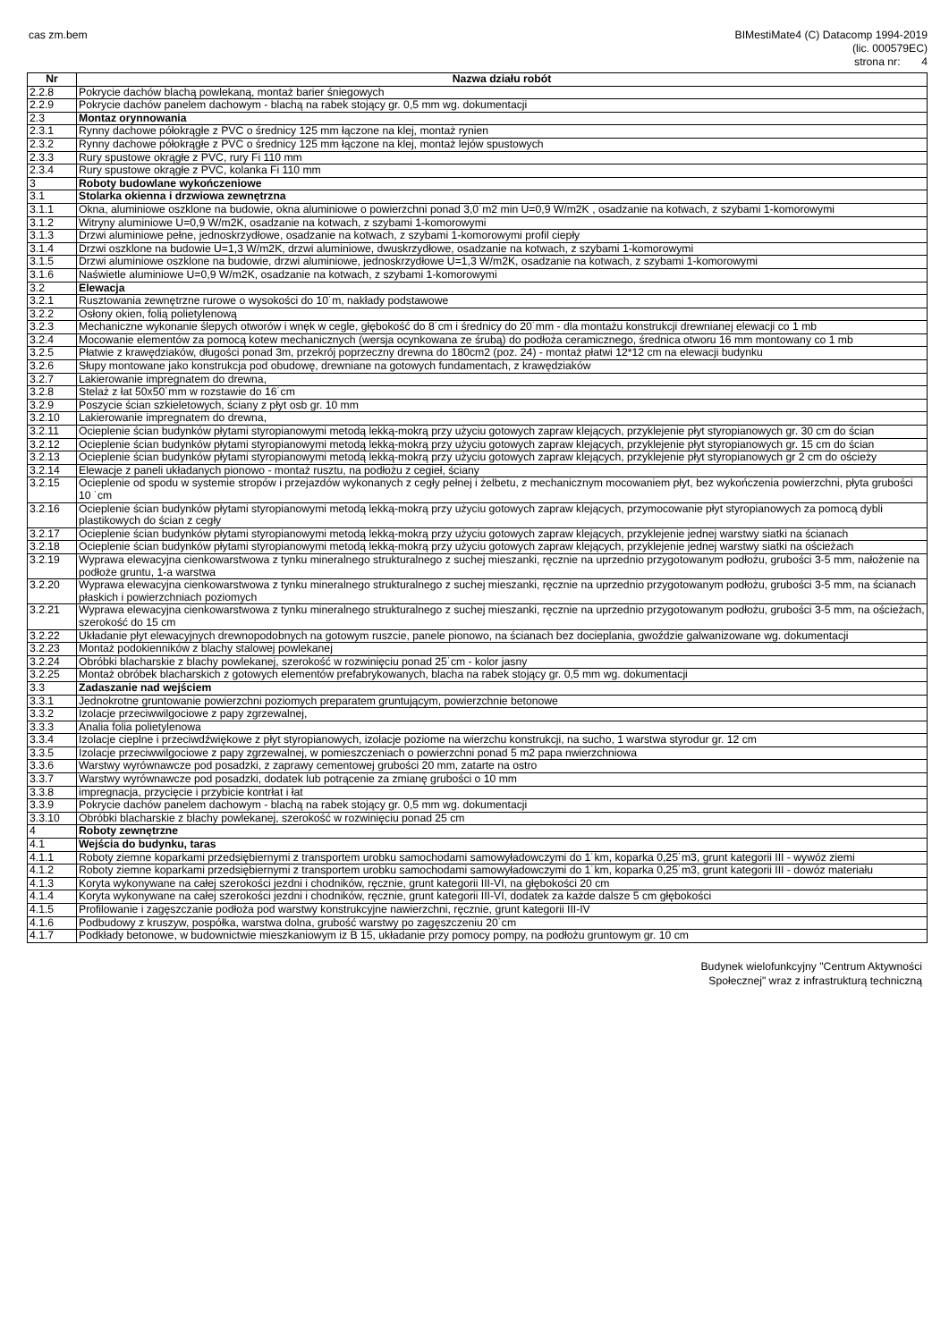cas zm.bem BIMestiMate4 (C) Datacomp 1994-2019
(lic. 000579EC)
strona nr: 4
| Nr | Nazwa działu robót |
| --- | --- |
| 2.2.8 | Pokrycie dachów blachą powlekaną, montaż barier śniegowych |
| 2.2.9 | Pokrycie dachów panelem dachowym - blachą na rabek stojący gr. 0,5 mm wg. dokumentacji |
| 2.3 | Montaz orynnowania |
| 2.3.1 | Rynny dachowe półokrągłe z PVC o średnicy 125 mm łączone na klej, montaż rynien |
| 2.3.2 | Rynny dachowe półokrągłe z PVC o średnicy 125 mm łączone na klej, montaż lejów spustowych |
| 2.3.3 | Rury spustowe okrągłe z PVC, rury Fi 110 mm |
| 2.3.4 | Rury spustowe okrągłe z PVC, kolanka Fi 110 mm |
| 3 | Roboty budowlane wykończeniowe |
| 3.1 | Stolarka okienna i drzwiowa zewnętrzna |
| 3.1.1 | Okna, aluminiowe oszklone na budowie, okna aluminiowe o powierzchni ponad 3,0˙m2 min U=0,9 W/m2K , osadzanie na kotwach, z szybami 1-komorowymi |
| 3.1.2 | Witryny aluminiowe U=0,9 W/m2K, osadzanie na kotwach, z szybami 1-komorowymi |
| 3.1.3 | Drzwi aluminiowe pełne, jednoskrzydłowe, osadzanie na kotwach, z szybami 1-komorowymi profil ciepły |
| 3.1.4 | Drzwi oszklone na budowie U=1,3 W/m2K, drzwi aluminiowe, dwuskrzydłowe, osadzanie na kotwach, z szybami 1-komorowymi |
| 3.1.5 | Drzwi aluminiowe oszklone na budowie, drzwi aluminiowe, jednoskrzydłowe U=1,3 W/m2K, osadzanie na kotwach, z szybami 1-komorowymi |
| 3.1.6 | Naświetle aluminiowe U=0,9 W/m2K, osadzanie na kotwach, z szybami 1-komorowymi |
| 3.2 | Elewacja |
| 3.2.1 | Rusztowania zewnętrzne rurowe o wysokości do 10˙m, nakłady podstawowe |
| 3.2.2 | Osłony okien, folią polietylenową |
| 3.2.3 | Mechaniczne wykonanie ślepych otworów i wnęk w cegle, głębokość do 8˙cm i średnicy do 20˙mm - dla montażu konstrukcji drewnianej elewacji co 1 mb |
| 3.2.4 | Mocowanie elementów za pomocą kotew mechanicznych (wersja ocynkowana ze śrubą) do podłoża ceramicznego, średnica otworu 16 mm montowany co 1 mb |
| 3.2.5 | Płatwie z krawędziaków, długości ponad 3m, przekrój poprzeczny drewna do 180cm2 (poz. 24) - montaż płatwi 12*12 cm na elewacji budynku |
| 3.2.6 | Słupy montowane jako konstrukcja pod obudowę, drewniane na gotowych fundamentach, z krawędziaków |
| 3.2.7 | Lakierowanie impregnatem do drewna, |
| 3.2.8 | Stelaż z łat 50x50˙mm w rozstawie do 16˙cm |
| 3.2.9 | Poszycie ścian szkieletowych, ściany z płyt osb gr. 10 mm |
| 3.2.10 | Lakierowanie impregnatem do drewna, |
| 3.2.11 | Ocieplenie ścian budynków płytami styropianowymi metodą lekką-mokrą przy użyciu gotowych zapraw klejących, przyklejenie płyt styropianowych gr. 30 cm do ścian |
| 3.2.12 | Ocieplenie ścian budynków płytami styropianowymi metodą lekką-mokrą przy użyciu gotowych zapraw klejących, przyklejenie płyt styropianowych gr. 15 cm do ścian |
| 3.2.13 | Ocieplenie ścian budynków płytami styropianowymi metodą lekką-mokrą przy użyciu gotowych zapraw klejących, przyklejenie płyt styropianowych gr 2 cm do ościeży |
| 3.2.14 | Elewacje z paneli układanych pionowo - montaż rusztu, na podłożu z cegieł, ściany |
| 3.2.15 | Ocieplenie od spodu w systemie stropów i przejazdów wykonanych z cegły pełnej i żelbetu, z mechanicznym mocowaniem płyt, bez wykończenia powierzchni, płyta grubości 10 ˙cm |
| 3.2.16 | Ocieplenie ścian budynków płytami styropianowymi metodą lekką-mokrą przy użyciu gotowych zapraw klejących, przymocowanie płyt styropianowych za pomocą dybli plastikowych do ścian z cegły |
| 3.2.17 | Ocieplenie ścian budynków płytami styropianowymi metodą lekką-mokrą przy użyciu gotowych zapraw klejących, przyklejenie jednej warstwy siatki na ścianach |
| 3.2.18 | Ocieplenie ścian budynków płytami styropianowymi metodą lekką-mokrą przy użyciu gotowych zapraw klejących, przyklejenie jednej warstwy siatki na ościeżach |
| 3.2.19 | Wyprawa elewacyjna cienkowarstwowa z tynku mineralnego strukturalnego z suchej mieszanki, ręcznie na uprzednio przygotowanym podłożu, grubości 3-5 mm, nałożenie na podłoże gruntu, 1-a warstwa |
| 3.2.20 | Wyprawa elewacyjna cienkowarstwowa z tynku mineralnego strukturalnego z suchej mieszanki, ręcznie na uprzednio przygotowanym podłożu, grubości 3-5 mm, na ścianach płaskich i powierzchniach poziomych |
| 3.2.21 | Wyprawa elewacyjna cienkowarstwowa z tynku mineralnego strukturalnego z suchej mieszanki, ręcznie na uprzednio przygotowanym podłożu, grubości 3-5 mm, na ościeżach, szerokość do 15 cm |
| 3.2.22 | Układanie płyt elewacyjnych drewnopodobnych na gotowym ruszcie, panele pionowo, na ścianach bez docieplania, gwoździe galwanizowane wg. dokumentacji |
| 3.2.23 | Montaż podokienników z blachy stalowej powlekanej |
| 3.2.24 | Obróbki blacharskie z blachy powlekanej, szerokość w rozwinięciu ponad 25˙cm - kolor jasny |
| 3.2.25 | Montaż obróbek blacharskich z gotowych elementów prefabrykowanych, blacha na rabek stojący gr. 0,5 mm wg. dokumentacji |
| 3.3 | Zadaszanie nad wejściem |
| 3.3.1 | Jednokrotne gruntowanie powierzchni poziomych preparatem gruntującym, powierzchnie betonowe |
| 3.3.2 | Izolacje przeciwwilgociowe z papy zgrzewalnej, |
| 3.3.3 | Analia folia polietylenowa |
| 3.3.4 | Izolacje cieplne i przeciwdźwiękowe z płyt styropianowych, izolacje poziome na wierzchu konstrukcji, na sucho, 1 warstwa styrodur gr. 12 cm |
| 3.3.5 | Izolacje przeciwwilgociowe z papy zgrzewalnej, w pomieszczeniach o powierzchni ponad 5 m2 papa nwierzchniowa |
| 3.3.6 | Warstwy wyrównawcze pod posadzki, z zaprawy cementowej grubości 20 mm, zatarte na ostro |
| 3.3.7 | Warstwy wyrównawcze pod posadzki, dodatek lub potrącenie za zmianę grubości o 10 mm |
| 3.3.8 | impregnacja, przycięcie i przybicie kontrłat i łat |
| 3.3.9 | Pokrycie dachów panelem dachowym - blachą na rabek stojący gr. 0,5 mm wg. dokumentacji |
| 3.3.10 | Obróbki blacharskie z blachy powlekanej, szerokość w rozwinięciu ponad 25 cm |
| 4 | Roboty zewnętrzne |
| 4.1 | Wejścia do budynku, taras |
| 4.1.1 | Roboty ziemne koparkami przedsiębiernymi z transportem urobku samochodami samowyładowczymi do 1˙km, koparka 0,25˙m3, grunt kategorii III - wywóz ziemi |
| 4.1.2 | Roboty ziemne koparkami przedsiębiernymi z transportem urobku samochodami samowyładowczymi do 1˙km, koparka 0,25˙m3, grunt kategorii III - dowóz materiału |
| 4.1.3 | Koryta wykonywane na całej szerokości jezdni i chodników, ręcznie, grunt kategorii III-VI, na głębokości 20 cm |
| 4.1.4 | Koryta wykonywane na całej szerokości jezdni i chodników, ręcznie, grunt kategorii III-VI, dodatek za każde dalsze 5 cm głębokości |
| 4.1.5 | Profilowanie i zagęszczanie podłoża pod warstwy konstrukcyjne nawierzchni, ręcznie, grunt kategorii III-IV |
| 4.1.6 | Podbudowy z kruszyw, pospółka, warstwa dolna, grubość warstwy po zagęszczeniu 20˙cm |
| 4.1.7 | Podkłady betonowe, w budownictwie mieszkaniowym iz B 15, układanie przy pomocy pompy, na podłożu gruntowym gr. 10 cm |
Budynek wielofunkcyjny "Centrum Aktywności
Społecznej" wraz z infrastrukturą techniczną